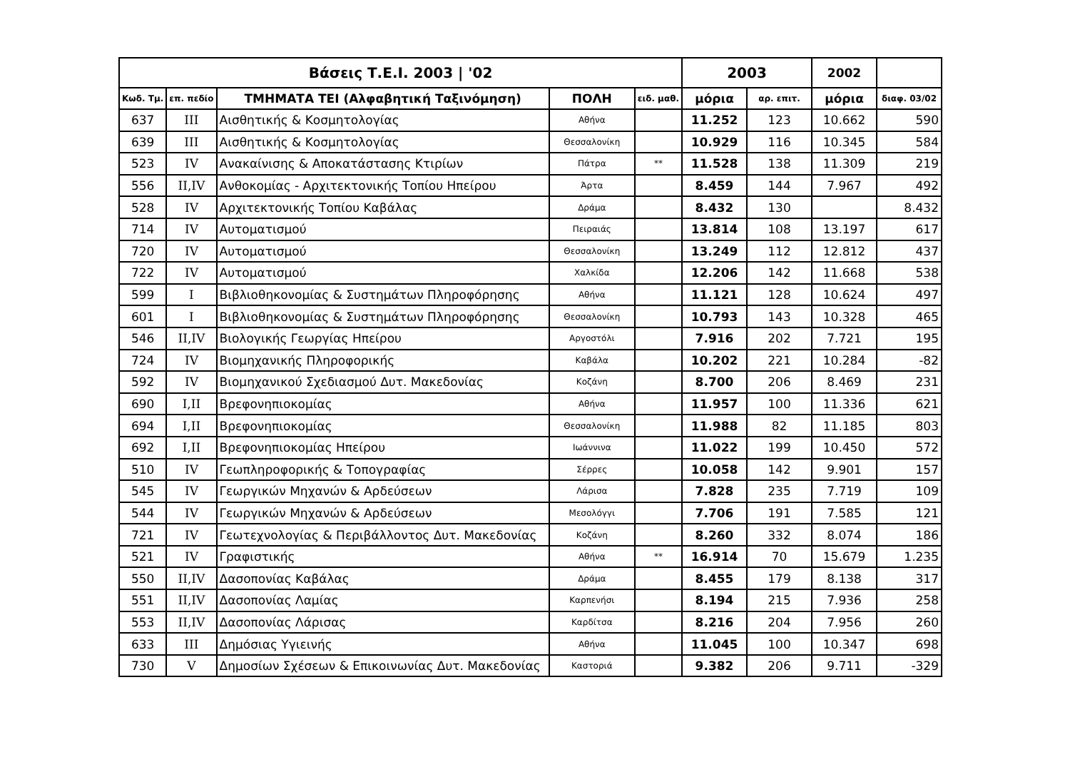| Βάσεις Τ.Ε.Ι. 2003 / '02 | | | | | 2003 | | 2002 | |
| --- | --- | --- | --- | --- | --- | --- | --- | --- |
| Κωδ. Τμ. | επ. πεδίο | ΤΜΗΜΑΤΑ ΤΕΙ (Αλφαβητική Ταξινόμηση) | ΠΟΛΗ | ειδ. μαθ. | μόρια | αρ. επιτ. | μόρια | διαφ. 03/02 |
| 637 | III | Αισθητικής & Κοσμητολογίας | Αθήνα | | 11.252 | 123 | 10.662 | 590 |
| 639 | III | Αισθητικής & Κοσμητολογίας | Θεσσαλονίκη | | 10.929 | 116 | 10.345 | 584 |
| 523 | IV | Ανακαίνισης & Αποκατάστασης Κτιρίων | Πάτρα | ** | 11.528 | 138 | 11.309 | 219 |
| 556 | II,IV | Ανθοκομίας - Αρχιτεκτονικής Τοπίου Ηπείρου | Άρτα | | 8.459 | 144 | 7.967 | 492 |
| 528 | IV | Αρχιτεκτονικής Τοπίου Καβάλας | Δράμα | | 8.432 | 130 | | 8.432 |
| 714 | IV | Αυτοματισμού | Πειραιάς | | 13.814 | 108 | 13.197 | 617 |
| 720 | IV | Αυτοματισμού | Θεσσαλονίκη | | 13.249 | 112 | 12.812 | 437 |
| 722 | IV | Αυτοματισμού | Χαλκίδα | | 12.206 | 142 | 11.668 | 538 |
| 599 | I | Βιβλιοθηκονομίας & Συστημάτων Πληροφόρησης | Αθήνα | | 11.121 | 128 | 10.624 | 497 |
| 601 | I | Βιβλιοθηκονομίας & Συστημάτων Πληροφόρησης | Θεσσαλονίκη | | 10.793 | 143 | 10.328 | 465 |
| 546 | II,IV | Βιολογικής Γεωργίας Ηπείρου | Αργοστόλι | | 7.916 | 202 | 7.721 | 195 |
| 724 | IV | Βιομηχανικής Πληροφορικής | Καβάλα | | 10.202 | 221 | 10.284 | -82 |
| 592 | IV | Βιομηχανικού Σχεδιασμού Δυτ. Μακεδονίας | Κοζάνη | | 8.700 | 206 | 8.469 | 231 |
| 690 | I,II | Βρεφονηπιοκομίας | Αθήνα | | 11.957 | 100 | 11.336 | 621 |
| 694 | I,II | Βρεφονηπιοκομίας | Θεσσαλονίκη | | 11.988 | 82 | 11.185 | 803 |
| 692 | I,II | Βρεφονηπιοκομίας Ηπείρου | Ιωάννινα | | 11.022 | 199 | 10.450 | 572 |
| 510 | IV | Γεωπληροφορικής & Τοπογραφίας | Σέρρες | | 10.058 | 142 | 9.901 | 157 |
| 545 | IV | Γεωργικών Μηχανών & Αρδεύσεων | Λάρισα | | 7.828 | 235 | 7.719 | 109 |
| 544 | IV | Γεωργικών Μηχανών & Αρδεύσεων | Μεσολόγγι | | 7.706 | 191 | 7.585 | 121 |
| 721 | IV | Γεωτεχνολογίας & Περιβάλλοντος Δυτ. Μακεδονίας | Κοζάνη | | 8.260 | 332 | 8.074 | 186 |
| 521 | IV | Γραφιστικής | Αθήνα | ** | 16.914 | 70 | 15.679 | 1.235 |
| 550 | II,IV | Δασοπονίας Καβάλας | Δράμα | | 8.455 | 179 | 8.138 | 317 |
| 551 | II,IV | Δασοπονίας Λαμίας | Καρπενήσι | | 8.194 | 215 | 7.936 | 258 |
| 553 | II,IV | Δασοπονίας Λάρισας | Καρδίτσα | | 8.216 | 204 | 7.956 | 260 |
| 633 | III | Δημόσιας Υγιεινής | Αθήνα | | 11.045 | 100 | 10.347 | 698 |
| 730 | V | Δημοσίων Σχέσεων & Επικοινωνίας Δυτ. Μακεδονίας | Καστοριά | | 9.382 | 206 | 9.711 | -329 |